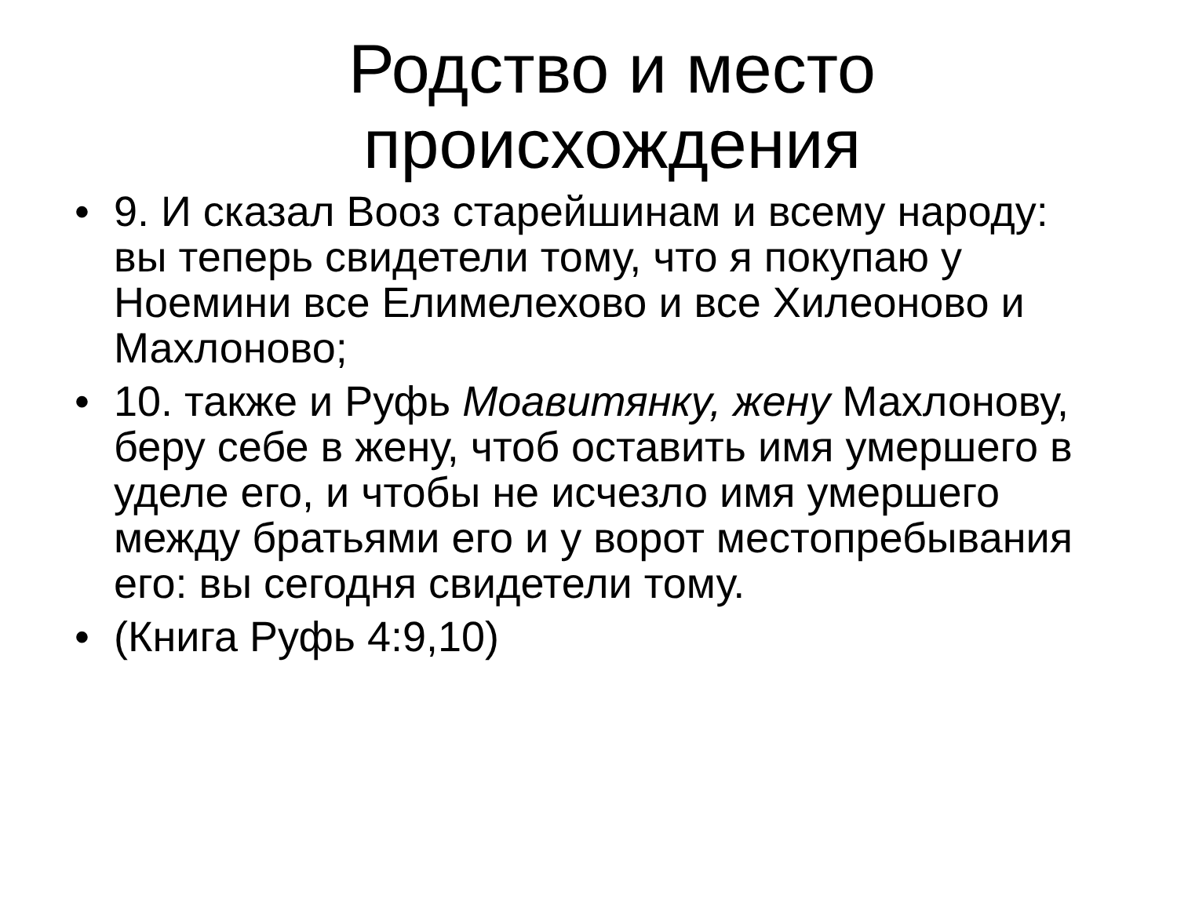Родство и место происхождения
• 9. И сказал Вооз старейшинам и всему народу: вы теперь свидетели тому, что я покупаю у Ноемини все Елимелехово и все Хилеоново и Махлоново;
• 10. также и Руфь Моавитянку, жену Махлонову, беру себе в жену, чтоб оставить имя умершего в уделе его, и чтобы не исчезло имя умершего между братьями его и у ворот местопребывания его: вы сегодня свидетели тому.
• (Книга Руфь 4:9,10)